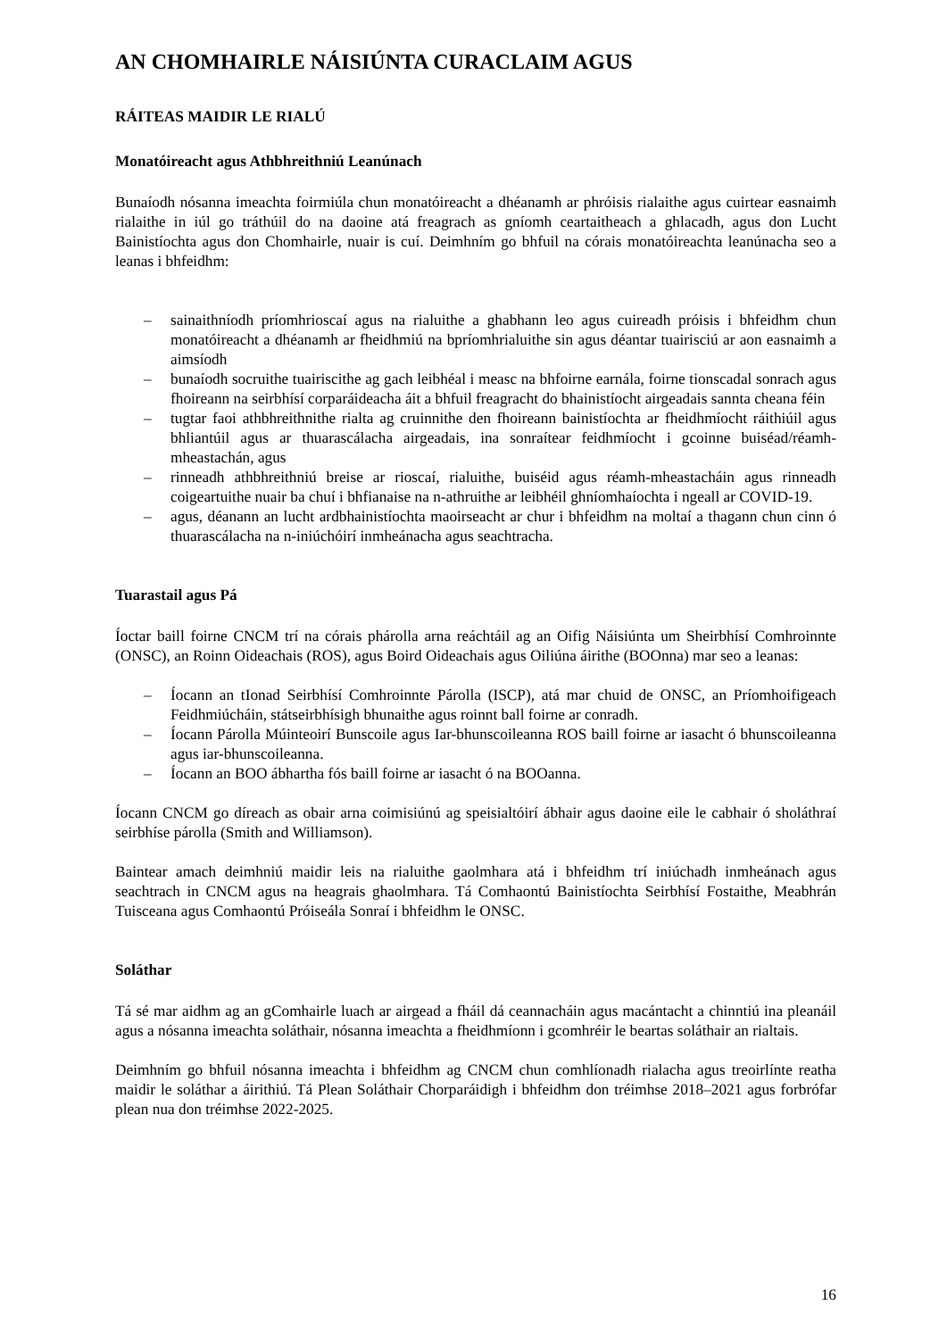AN CHOMHAIRLE NÁISIÚNTA CURACLAIM AGUS
RÁITEAS MAIDIR LE RIALÚ
Monatóireacht agus Athbhreithniú Leanúnach
Bunaíodh nósanna imeachta foirmiúla chun monatóireacht a dhéanamh ar phróisis rialaithe agus cuirtear easnaimh rialaithe in iúl go tráthúil do na daoine atá freagrach as gníomh ceartaitheach a ghlacadh, agus don Lucht Bainistíochta agus don Chomhairle, nuair is cuí. Deimhním go bhfuil na córais monatóireachta leanúnacha seo a leanas i bhfeidhm:
– sainaithníodh príomhrioscaí agus na rialuithe a ghabhann leo agus cuireadh próisis i bhfeidhm chun monatóireacht a dhéanamh ar fheidhmiú na bpríomhrialuithe sin agus déantar tuairisciú ar aon easnaimh a aimsíodh
– bunaíodh socruithe tuairiscithe ag gach leibhéal i measc na bhfoirne earnála, foirne tionscadal sonrach agus fhoireann na seirbhísí corparáideacha áit a bhfuil freagracht do bhainistíocht airgeadais sannta cheana féin
– tugtar faoi athbhreithnithe rialta ag cruinnithe den fhoireann bainistíochta ar fheidhmíocht ráithiúil agus bhliantúil agus ar thuarascálacha airgeadais, ina sonraítear feidhmíocht i gcoinne buiséad/réamh-mheastachán, agus
– rinneadh athbhreithniú breise ar rioscaí, rialuithe, buiséid agus réamh-mheastacháin agus rinneadh coigeartuithe nuair ba chuí i bhfianaise na n-athruithe ar leibhéil ghníomhaíochta i ngeall ar COVID-19.
– agus, déanann an lucht ardbhainistíochta maoirseacht ar chur i bhfeidhm na moltaí a thagann chun cinn ó thuarascálacha na n-iniúchóirí inmheánacha agus seachtracha.
Tuarastail agus Pá
Íoctar baill foirne CNCM trí na córais phárolla arna reáchtáil ag an Oifig Náisiúnta um Sheirbhísí Comhroinnte (ONSC), an Roinn Oideachais (ROS), agus Boird Oideachais agus Oiliúna áirithe (BOOnna) mar seo a leanas:
– Íocann an tIonad Seirbhísí Comhroinnte Párolla (ISCP), atá mar chuid de ONSC, an Príomhoifigeach Feidhmiúcháin, státseirbhísigh bhunaithe agus roinnt ball foirne ar conradh.
– Íocann Párolla Múinteoirí Bunscoile agus Iar-bhunscoileanna ROS baill foirne ar iasacht ó bhunscoileanna agus iar-bhunscoileanna.
– Íocann an BOO ábhartha fós baill foirne ar iasacht ó na BOOanna.
Íocann CNCM go díreach as obair arna coimisiúnú ag speisialtóirí ábhair agus daoine eile le cabhair ó sholáthraí seirbhíse párolla (Smith and Williamson).
Baintear amach deimhniú maidir leis na rialuithe gaolmhara atá i bhfeidhm trí iniúchadh inmheánach agus seachtrach in CNCM agus na heagrais ghaolmhara. Tá Comhaontú Bainistíochta Seirbhísí Fostaithe, Meabhrán Tuisceana agus Comhaontú Próiseála Sonraí i bhfeidhm le ONSC.
Soláthar
Tá sé mar aidhm ag an gComhairle luach ar airgead a fháil dá ceannacháin agus macántacht a chinntiú ina pleanáil agus a nósanna imeachta soláthair, nósanna imeachta a fheidhmíonn i gcomhréir le beartas soláthair an rialtais.
Deimhním go bhfuil nósanna imeachta i bhfeidhm ag CNCM chun comhlíonadh rialacha agus treoirlínte reatha maidir le soláthar a áirithiú. Tá Plean Soláthair Chorparáidigh i bhfeidhm don tréimhse 2018–2021 agus forbrófar plean nua don tréimhse 2022-2025.
16